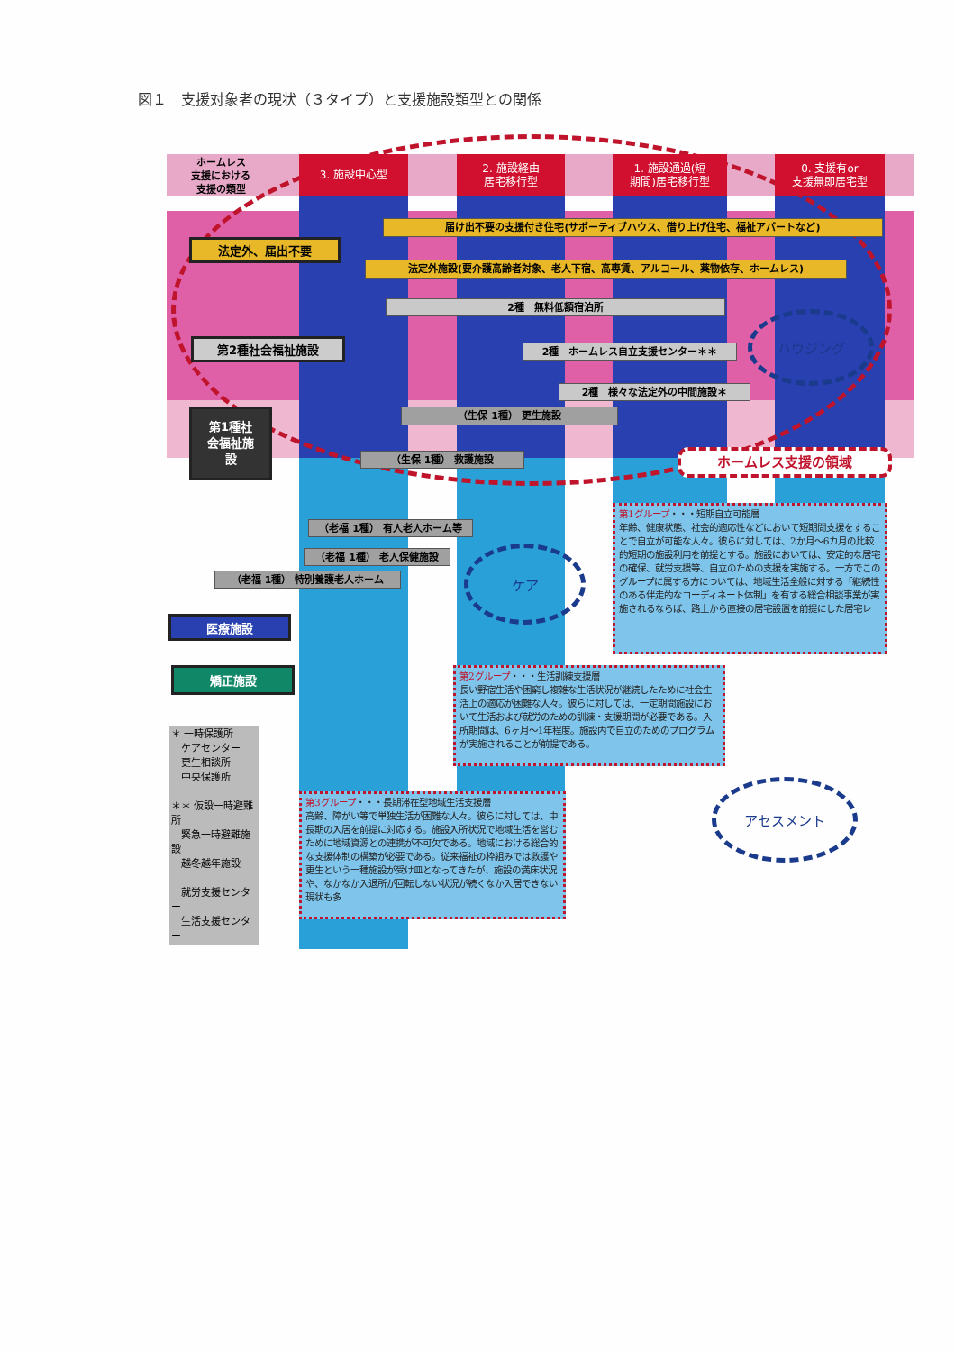図１　支援対象者の現状（３タイプ）と支援施設類型との関係
ホームレス
支援における
支援の類型
3. 施設中心型 2. 施設経由
居宅移行型
1. 施設通過(短
期間)居宅移行型
0. 支援有or
支援無即居宅型
届け出不要の支援付き住宅(サポーティブハウス、借り上げ住宅、福祉アパートなど)
法定外、届出不要
法定外施設(要介護高齢者対象、老人下宿、高専賃、アルコール、薬物依存、ホームレス)
2種　無料低額宿泊所
第2種社会福祉施設
2種　ホームレス自立支援センター＊＊
ハウジング
2種　様々な法定外の中間施設＊
第1種社
会福祉施
設
（生保 1種） 更生施設
（生保 1種） 救護施設
ホームレス支援の領域
（老福 1種） 有人老人ホーム等
（老福 1種） 老人保健施設
ケア
（老福 1種） 特別養護老人ホーム
医療施設
第1グループ・・・短期自立可能層
年齢、健康状態、社会的適応性などにおいて短期間支援をすることで自立が可能な人々。彼らに対しては、2か月～6カ月の比較的短期の施設利用を前提とする。施設においては、安定的な居宅の確保、就労支援等、自立のための支援を実施する。一方でこのグループに属する方については、地域生活全般に対する「継続性のある伴走的なコーディネート体制」を有する総合相談事業が実施されるならば、路上から直接の居宅設置を前提にした居宅レ
矯正施設
第2グループ・・・生活訓練支援層
長い野宿生活や困窮し複雑な生活状況が継続したために社会生活上の適応が困難な人々。彼らに対しては、一定期間施設において生活および就労のための訓練・支援期間が必要である。入所期間は、6ヶ月～1年程度。施設内で自立のためのプログラムが実施されることが前提である。
＊ 一時保護所
　ケアセンター
　更生相談所
　中央保護所
＊＊ 仮設一時避難所
　緊急一時避難施設
　越冬越年施設
　就労支援センター
　生活支援センター
第3グループ・・・長期滞在型地域生活支援層
高齢、障がい等で単独生活が困難な人々。彼らに対しては、中長期の入居を前提に対応する。施設入所状況で地域生活を営むために地域資源との連携が不可欠である。地域における総合的な支援体制の構築が必要である。従来福祉の枠組みでは救護や更生という一種施設が受け皿となってきたが、施設の満床状況や、なかなか入退所が回転しない状況が続くなか入居できない現状も多
アセスメント